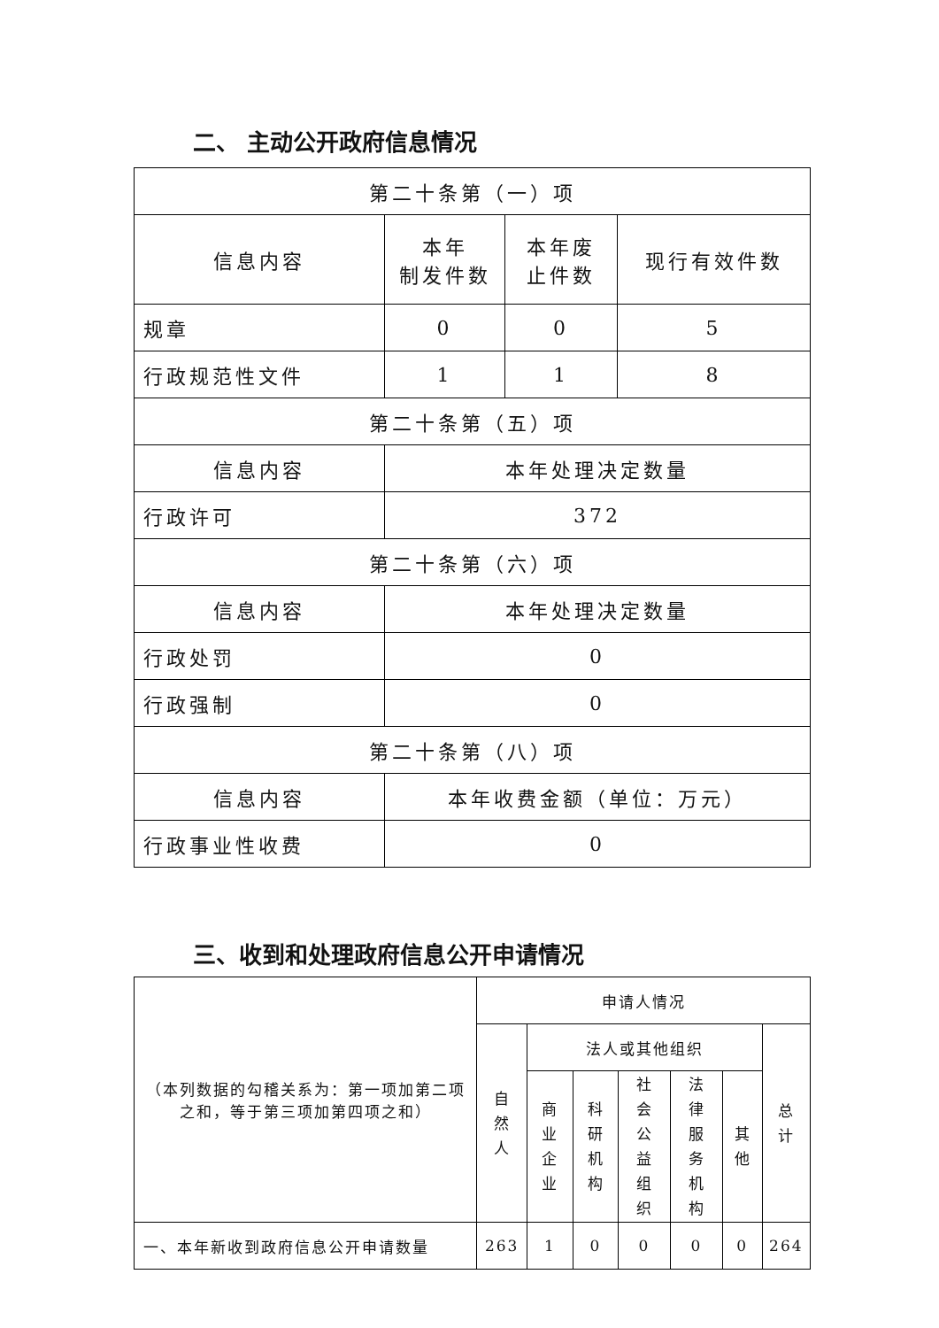二、 主动公开政府信息情况
| 第二十条第（一）项 | | | |
| --- | --- | --- | --- |
| 信息内容 | 本年 制发件数 | 本年废 止件数 | 现行有效件数 |
| 规章 | 0 | 0 | 5 |
| 行政规范性文件 | 1 | 1 | 8 |
| 第二十条第（五）项 | | | |
| 信息内容 | 本年处理决定数量 | | |
| 行政许可 | 372 | | |
| 第二十条第（六）项 | | | |
| 信息内容 | 本年处理决定数量 | | |
| 行政处罚 | 0 | | |
| 行政强制 | 0 | | |
| 第二十条第（八）项 | | | |
| 信息内容 | 本年收费金额（单位：万元） | | |
| 行政事业性收费 | 0 | | |
三、收到和处理政府信息公开申请情况
| （本列数据的勾稽关系为：第一项加第二项之和，等于第三项加第四项之和） | 申请人情况 | | | | | | |
| --- | --- | --- | --- | --- | --- | --- | --- |
| | 自然人 | 法人或其他组织 | | | | | 总计 |
| | | 商业企业 | 科研机构 | 社会公益组织 | 法律服务机构 | 其他 | |
| 一、本年新收到政府信息公开申请数量 | 263 | 1 | 0 | 0 | 0 | 0 | 264 |